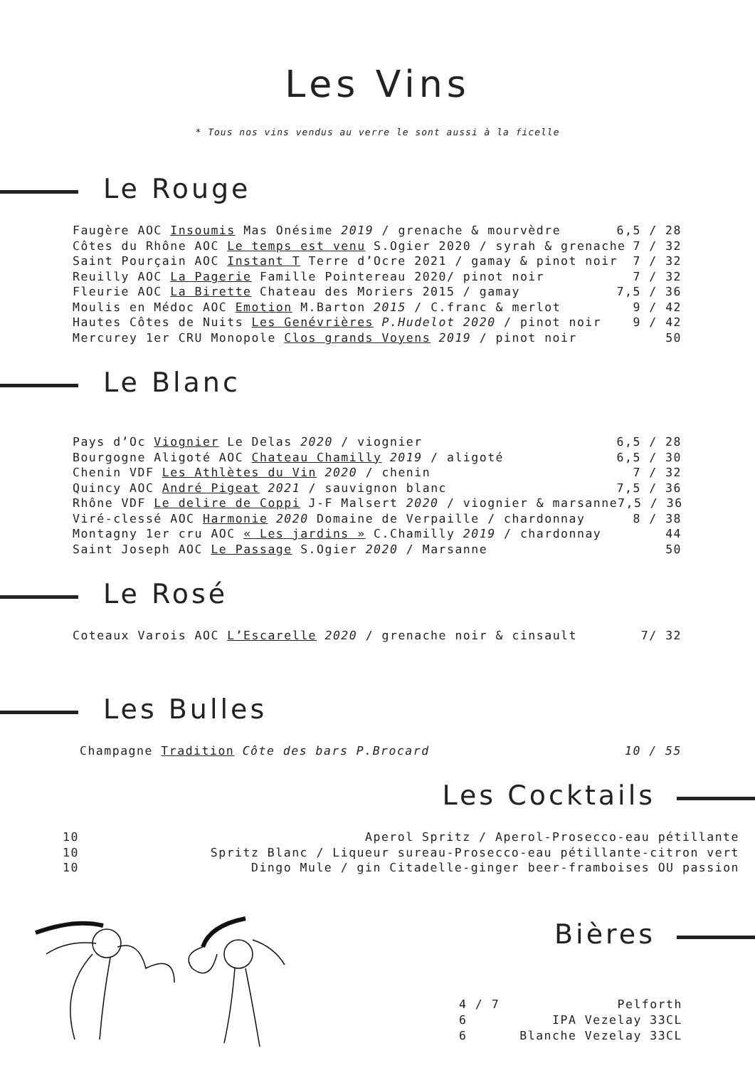Les Vins
* Tous nos vins vendus au verre le sont aussi à la ficelle
Le Rouge
Faugère AOC Insoumis Mas Onésime 2019 / grenache & mourvèdre 6,5 / 28
Côtes du Rhône AOC Le temps est venu S.Ogier 2020 / syrah & grenache 7 / 32
Saint Pourçain AOC Instant T Terre d’Ocre 2021 / gamay & pinot noir 7 / 32
Reuilly AOC La Pagerie Famille Pointereau 2020/ pinot noir 7 / 32
Fleurie AOC La Birette Chateau des Moriers 2015 / gamay 7,5 / 36
Moulis en Médoc AOC Emotion M.Barton 2015 / C.franc & merlot 9 / 42
Hautes Côtes de Nuits Les Genévrières P.Hudelot 2020 / pinot noir 9 / 42
Mercurey 1er CRU Monopole Clos grands Voyens 2019 / pinot noir 50
Le Blanc
Pays d’Oc Viognier Le Delas 2020 / viognier 6,5 / 28
Bourgogne Aligoté AOC Chateau Chamilly 2019 / aligoté 6,5 / 30
Chenin VDF Les Athlètes du Vin 2020 / chenin 7 / 32
Quincy AOC André Pigeat 2021 / sauvignon blanc 7,5 / 36
Rhône VDF Le delire de Coppi J-F Malsert 2020 / viognier & marsanne 7,5 / 36
Viré-clessé AOC Harmonie 2020 Domaine de Verpaille / chardonnay 8 / 38
Montagny 1er cru AOC « Les jardins » C.Chamilly 2019 / chardonnay 44
Saint Joseph AOC Le Passage S.Ogier 2020 / Marsanne 50
Le Rosé
Coteaux Varois AOC L’Escarelle 2020 / grenache noir & cinsault 7/ 32
Les Bulles
Champagne Tradition Côte des bars P.Brocard 10 / 55
Les Cocktails
10 Aperol Spritz / Aperol-Prosecco-eau pétillante
10 Spritz Blanc / Liqueur sureau-Prosecco-eau pétillante-citron vert
10 Dingo Mule / gin Citadelle-ginger beer-framboises OU passion
Bières
4 / 7 Pelforth
6 IPA Vezelay 33CL
6 Blanche Vezelay 33CL